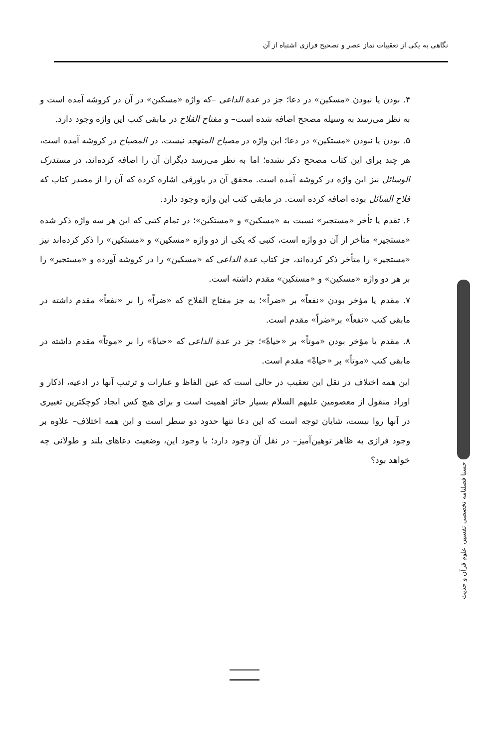نگاهی به یکی از تعقیبات نماز عصر و تصحیح فرازی اشتباه از آن
۴. بودن یا نبودن «مسکین» در دعا؛ جز در عدة الداعی –که واژه «مسکین» در آن در کروشه آمده است و به نظر می‌رسد به وسیله مصحح اضافه شده است– و مفتاح الفلاح در مابقی کتب این واژه وجود دارد.
۵. بودن یا نبودن «مستکین» در دعا؛ این واژه در مصباح المتهجد نیست، در المصباح در کروشه آمده است، هر چند برای این کتاب مصحح ذکر نشده؛ اما به نظر می‌رسد دیگران آن را اضافه کرده‌اند، در مستدرک الوسائل نیز این واژه در کروشه آمده است. محقق آن در پاورقی اشاره کرده که آن را از مصدر کتاب که فلاح السائل بوده اضافه کرده است. در مابقی کتب این واژه وجود دارد.
۶. تقدم یا تأخر «مستجیر» نسبت به «مسکین» و «مستکین»؛ در تمام کتبی که این هر سه واژه ذکر شده «مستجیر» متأخر از آن دو واژه است، کتبی که یکی از دو واژه «مسکین» و «مستکین» را ذکر کرده‌اند نیز «مستجیر» را متأخر ذکر کرده‌اند، جز کتاب عدة الداعی که «مسکین» را در کروشه آورده و «مستجیر» را بر هر دو واژه «مسکین» و «مستکین» مقدم داشته است.
۷. مقدم یا مؤخر بودن «نفعاً» بر «ضراً»؛ به جز مفتاح الفلاح که «ضراً» را بر «نفعاً» مقدم داشته در مابقی کتب «نفعاً» بر«ضراً» مقدم است.
۸. مقدم یا مؤخر بودن «موتاً» بر «حیاةً»؛ جز در عدة الداعی که «حیاةً» را بر «موتاً» مقدم داشته در مابقی کتب «موتاً» بر «حیاةً» مقدم است.
این همه اختلاف در نقل این تعقیب در حالی است که عین الفاظ و عبارات و ترتیب آنها در ادعیه، اذکار و اوراد منقول از معصومین علیهم السلام بسیار حائز اهمیت است و برای هیچ کس ایجاد کوچکترین تغییری در آنها روا نیست، شایان توجه است که این دعا تنها حدود دو سطر است و این همه اختلاف– علاوه بر وجود فرازی به ظاهر توهین‌آمیز– در نقل آن وجود دارد؛ با وجود این، وضعیت دعاهای بلند و طولانی چه خواهد بود؟
حسنا فصلنامه تخصصی تفسیر، علوم قرآن و حدیث